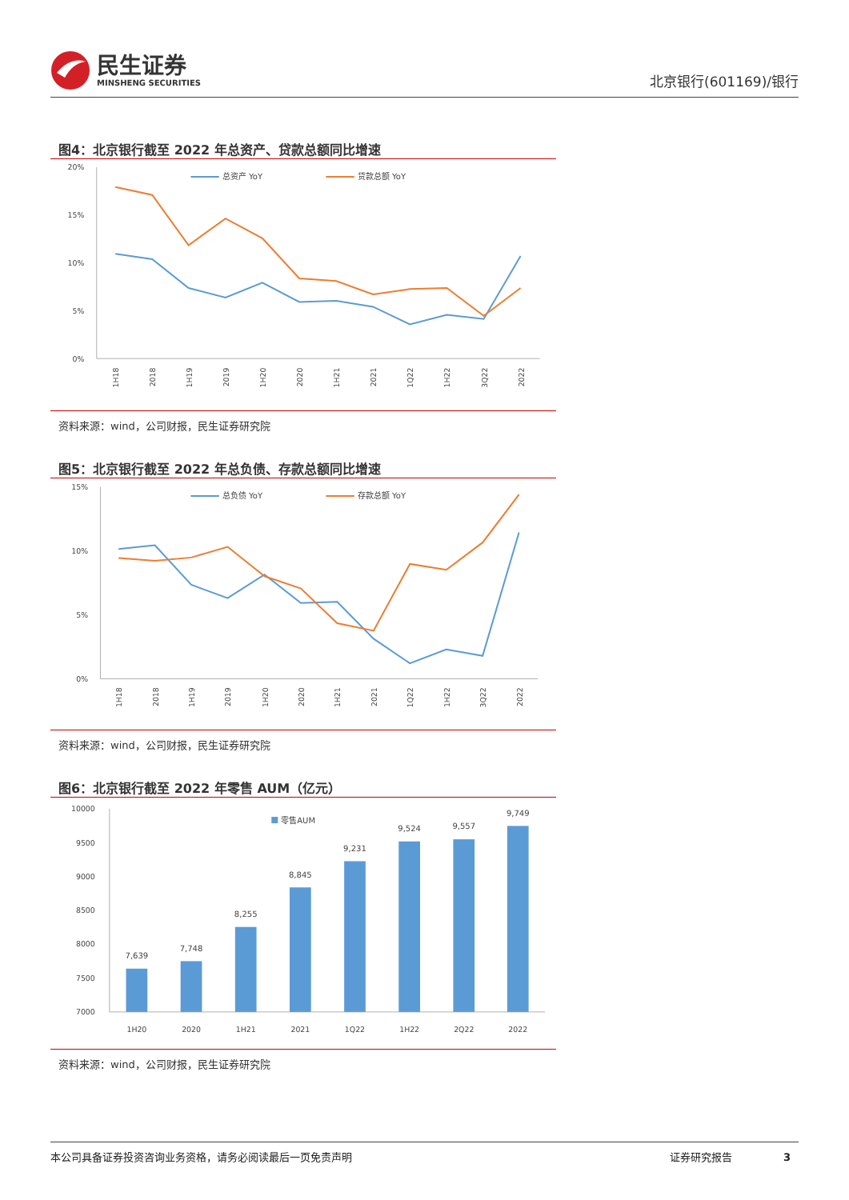民生证券
MINSHENG SECURITIES
北京银行(601169)/银行
图4：北京银行截至 2022 年总资产、贷款总额同比增速
20%
15%
10%
5%
0%
总资产 YoY
贷款总额 YoY
1H18
2018
1H19
2019
1H20
2020
1H21
2021
1Q22
1H22
3Q22
2022
资料来源：wind，公司财报，民生证券研究院
图5：北京银行截至 2022 年总负债、存款总额同比增速
15%
10%
5%
0%
总负债 YoY
存款总额 YoY
1H18
2018
1H19
2019
1H20
2020
1H21
2021
1Q22
1H22
3Q22
2022
资料来源：wind，公司财报，民生证券研究院
图6：北京银行截至 2022 年零售 AUM（亿元）
10000
9500
9000
8500
8000
7500
7000
7,639
7,748
8,255
8,845
9,231
9,524
9,557
9,749
零售AUM
1H20
2020
1H21
2021
1Q22
1H22
2Q22
2022
资料来源：wind，公司财报，民生证券研究院
本公司具备证券投资咨询业务资格，请务必阅读最后一页免责声明 证券研究报告 3